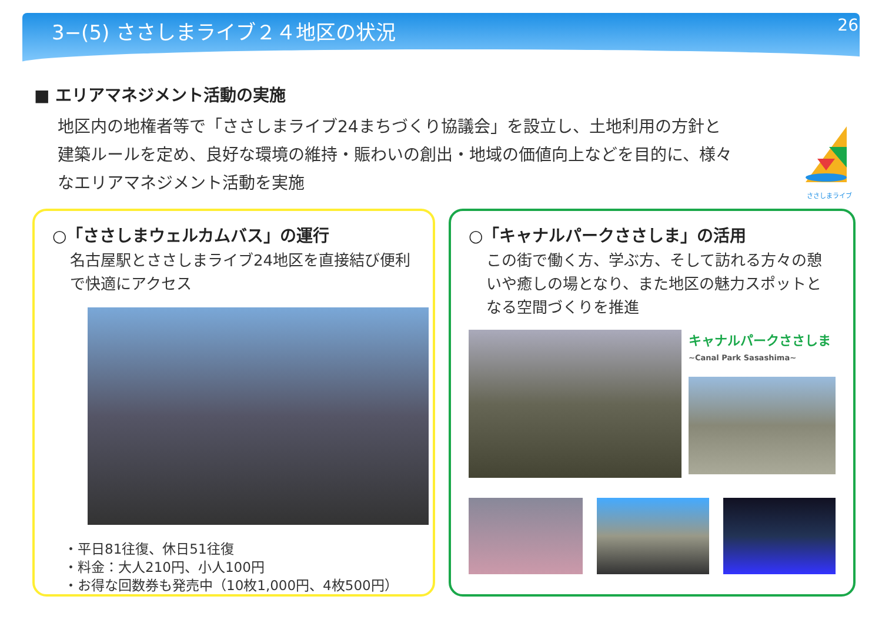3−(5) ささしまライブ２４地区の状況 26
■ エリアマネジメント活動の実施
地区内の地権者等で「ささしまライブ24まちづくり協議会」を設立し、土地利用の方針と建築ルールを定め、良好な環境の維持・賑わいの創出・地域の価値向上などを目的に、様々なエリアマネジメント活動を実施
ささしまライブ
○「ささしまウェルカムバス」の運行
名古屋駅とささしまライブ24地区を直接結び便利で快適にアクセス
・平日81往復、休日51往復
・料金：大人210円、小人100円
・お得な回数券も発売中（10枚1,000円、4枚500円）
○「キャナルパークささしま」の活用
この街で働く方、学ぶ方、そして訪れる方々の憩いや癒しの場となり、また地区の魅力スポットとなる空間づくりを推進
キャナルパークささしま
~Canal Park Sasashima~